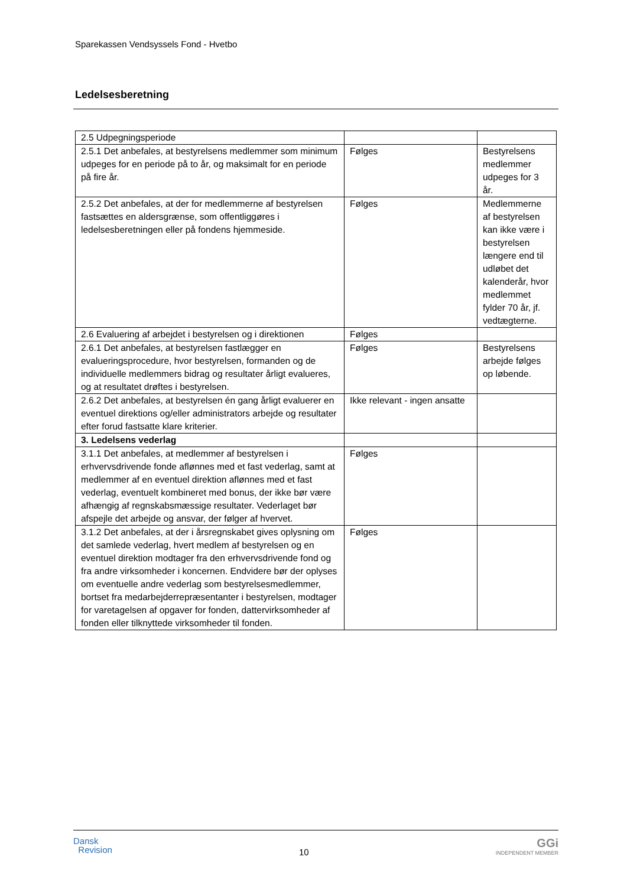Sparekassen Vendsyssels Fond - Hvetbo
Ledelsesberetning
| 2.5 Udpegningsperiode | | |
| 2.5.1 Det anbefales, at bestyrelsens medlemmer som minimum udpeges for en periode på to år, og maksimalt for en periode på fire år. | Følges | Bestyrelsens medlemmer udpeges for 3 år. |
| 2.5.2 Det anbefales, at der for medlemmerne af bestyrelsen fastsættes en aldersgrænse, som offentliggøres i ledelsesberetningen eller på fondens hjemmeside. | Følges | Medlemmerne af bestyrelsen kan ikke være i bestyrelsen længere end til udløbet det kalenderår, hvor medlemmet fylder 70 år, jf. vedtægterne. |
| 2.6 Evaluering af arbejdet i bestyrelsen og i direktionen | Følges | |
| 2.6.1 Det anbefales, at bestyrelsen fastlægger en evalueringsprocedure, hvor bestyrelsen, formanden og de individuelle medlemmers bidrag og resultater årligt evalueres, og at resultatet drøftes i bestyrelsen. | Følges | Bestyrelsens arbejde følges op løbende. |
| 2.6.2 Det anbefales, at bestyrelsen én gang årligt evaluerer en eventuel direktions og/eller administrators arbejde og resultater efter forud fastsatte klare kriterier. | Ikke relevant - ingen ansatte | |
| 3. Ledelsens vederlag | | |
| 3.1.1 Det anbefales, at medlemmer af bestyrelsen i erhvervsdrivende fonde aflønnes med et fast vederlag, samt at medlemmer af en eventuel direktion aflønnes med et fast vederlag, eventuelt kombineret med bonus, der ikke bør være afhængig af regnskabsmæssige resultater. Vederlaget bør afspejle det arbejde og ansvar, der følger af hvervet. | Følges | |
| 3.1.2 Det anbefales, at der i årsregnskabet gives oplysning om det samlede vederlag, hvert medlem af bestyrelsen og en eventuel direktion modtager fra den erhvervsdrivende fond og fra andre virksomheder i koncernen. Endvidere bør der oplyses om eventuelle andre vederlag som bestyrelsesmedlemmer, bortset fra medarbejderrepræsentanter i bestyrelsen, modtager for varetagelsen af opgaver for fonden, dattervirksomheder af fonden eller tilknyttede virksomheder til fonden. | Følges | |
Dansk
Revision
10
GGi
INDEPENDENT MEMBER